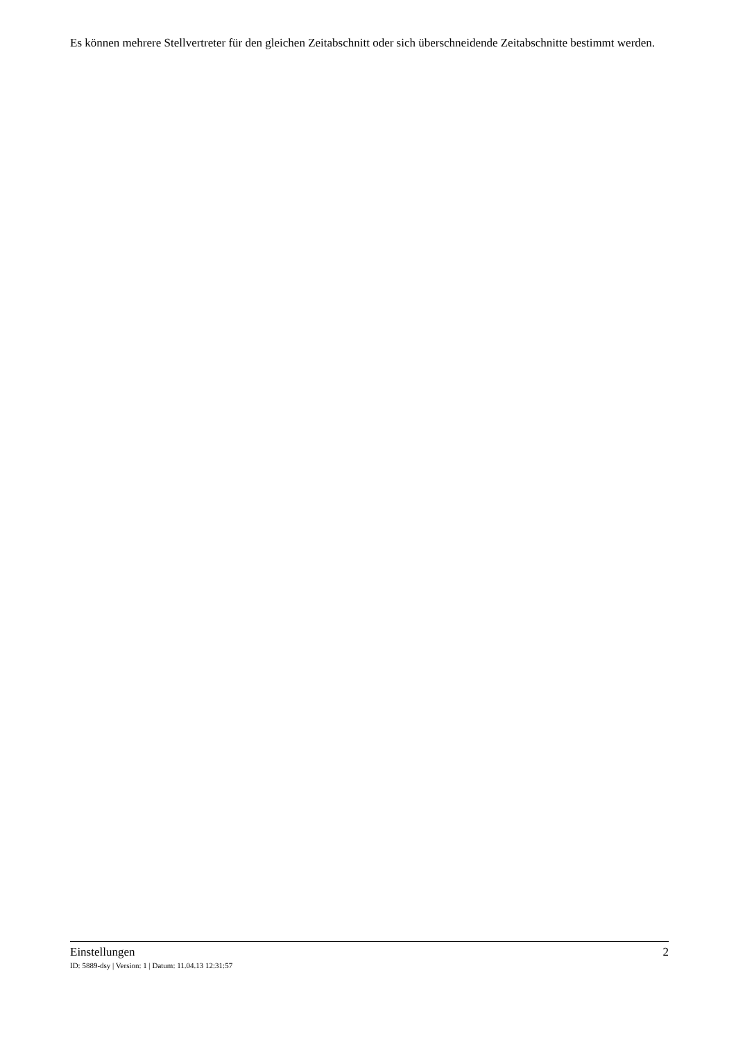Es können mehrere Stellvertreter für den gleichen Zeitabschnitt oder sich überschneidende Zeitabschnitte bestimmt werden.
Einstellungen 2
ID: 5889-dsy | Version: 1 | Datum: 11.04.13 12:31:57